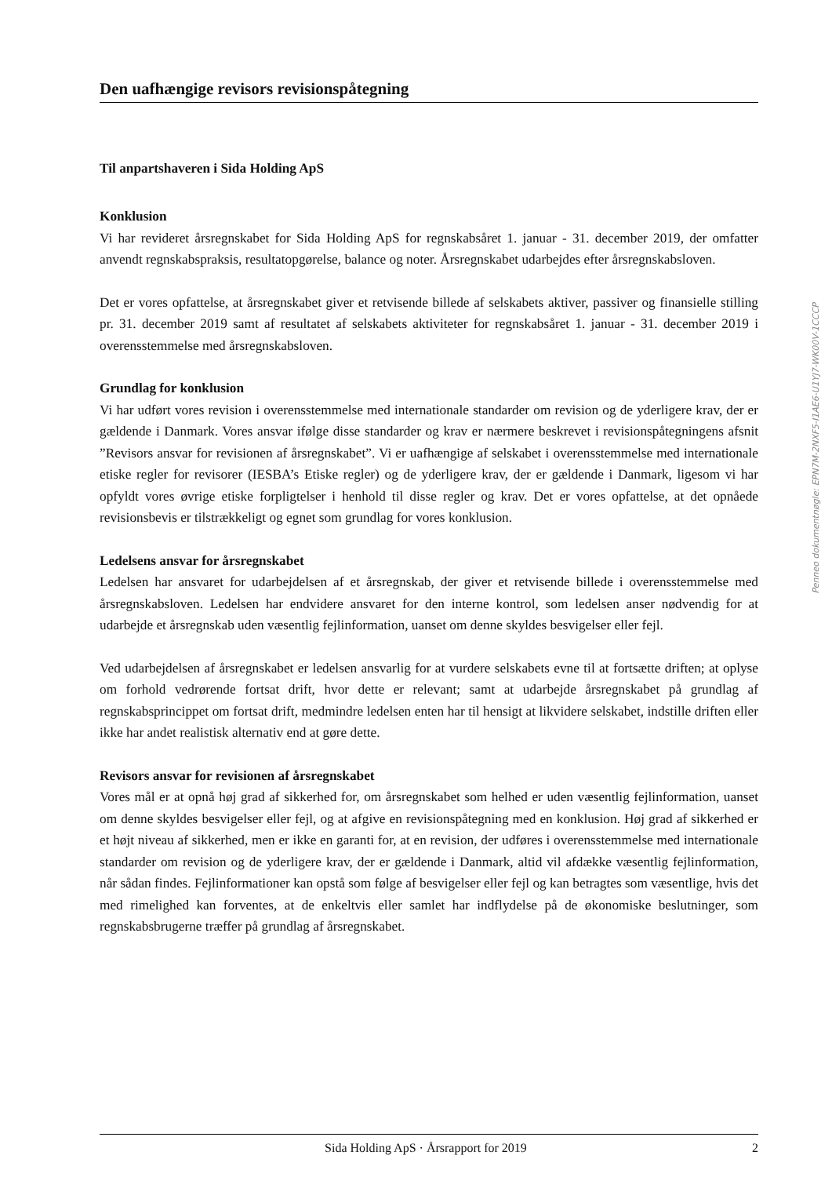Den uafhængige revisors revisionspåtegning
Til anpartshaveren i Sida Holding ApS
Konklusion
Vi har revideret årsregnskabet for Sida Holding ApS for regnskabsåret 1. januar - 31. december 2019, der omfatter anvendt regnskabspraksis, resultatopgørelse, balance og noter. Årsregnskabet udarbejdes efter årsregnskabsloven.
Det er vores opfattelse, at årsregnskabet giver et retvisende billede af selskabets aktiver, passiver og finansielle stilling pr. 31. december 2019 samt af resultatet af selskabets aktiviteter for regnskabsåret 1. januar - 31. december 2019 i overensstemmelse med årsregnskabsloven.
Grundlag for konklusion
Vi har udført vores revision i overensstemmelse med internationale standarder om revision og de yderligere krav, der er gældende i Danmark. Vores ansvar ifølge disse standarder og krav er nærmere beskrevet i revisionspåtegningens afsnit ”Revisors ansvar for revisionen af årsregnskabet”. Vi er uafhængige af selskabet i overensstemmelse med internationale etiske regler for revisorer (IESBA’s Etiske regler) og de yderligere krav, der er gældende i Danmark, ligesom vi har opfyldt vores øvrige etiske forpligtelser i henhold til disse regler og krav. Det er vores opfattelse, at det opnåede revisionsbevis er tilstrækkeligt og egnet som grundlag for vores konklusion.
Ledelsens ansvar for årsregnskabet
Ledelsen har ansvaret for udarbejdelsen af et årsregnskab, der giver et retvisende billede i overensstemmelse med årsregnskabsloven. Ledelsen har endvidere ansvaret for den interne kontrol, som ledelsen anser nødvendig for at udarbejde et årsregnskab uden væsentlig fejlinformation, uanset om denne skyldes besvigelser eller fejl.
Ved udarbejdelsen af årsregnskabet er ledelsen ansvarlig for at vurdere selskabets evne til at fortsætte driften; at oplyse om forhold vedrørende fortsat drift, hvor dette er relevant; samt at udarbejde årsregnskabet på grundlag af regnskabsprincippet om fortsat drift, medmindre ledelsen enten har til hensigt at likvidere selskabet, indstille driften eller ikke har andet realistisk alternativ end at gøre dette.
Revisors ansvar for revisionen af årsregnskabet
Vores mål er at opnå høj grad af sikkerhed for, om årsregnskabet som helhed er uden væsentlig fejlinformation, uanset om denne skyldes besvigelser eller fejl, og at afgive en revisionspåtegning med en konklusion. Høj grad af sikkerhed er et højt niveau af sikkerhed, men er ikke en garanti for, at en revision, der udføres i overensstemmelse med internationale standarder om revision og de yderligere krav, der er gældende i Danmark, altid vil afdække væsentlig fejlinformation, når sådan findes. Fejlinformationer kan opstå som følge af besvigelser eller fejl og kan betragtes som væsentlige, hvis det med rimelighed kan forventes, at de enkeltvis eller samlet har indflydelse på de økonomiske beslutninger, som regnskabsbrugerne træffer på grundlag af årsregnskabet.
Penneo dokumentnøgle: EPN7M-2NXF5-I1AE6-U1YJ7-WK00V-1CCCP
Sida Holding ApS · Årsrapport for 2019 2